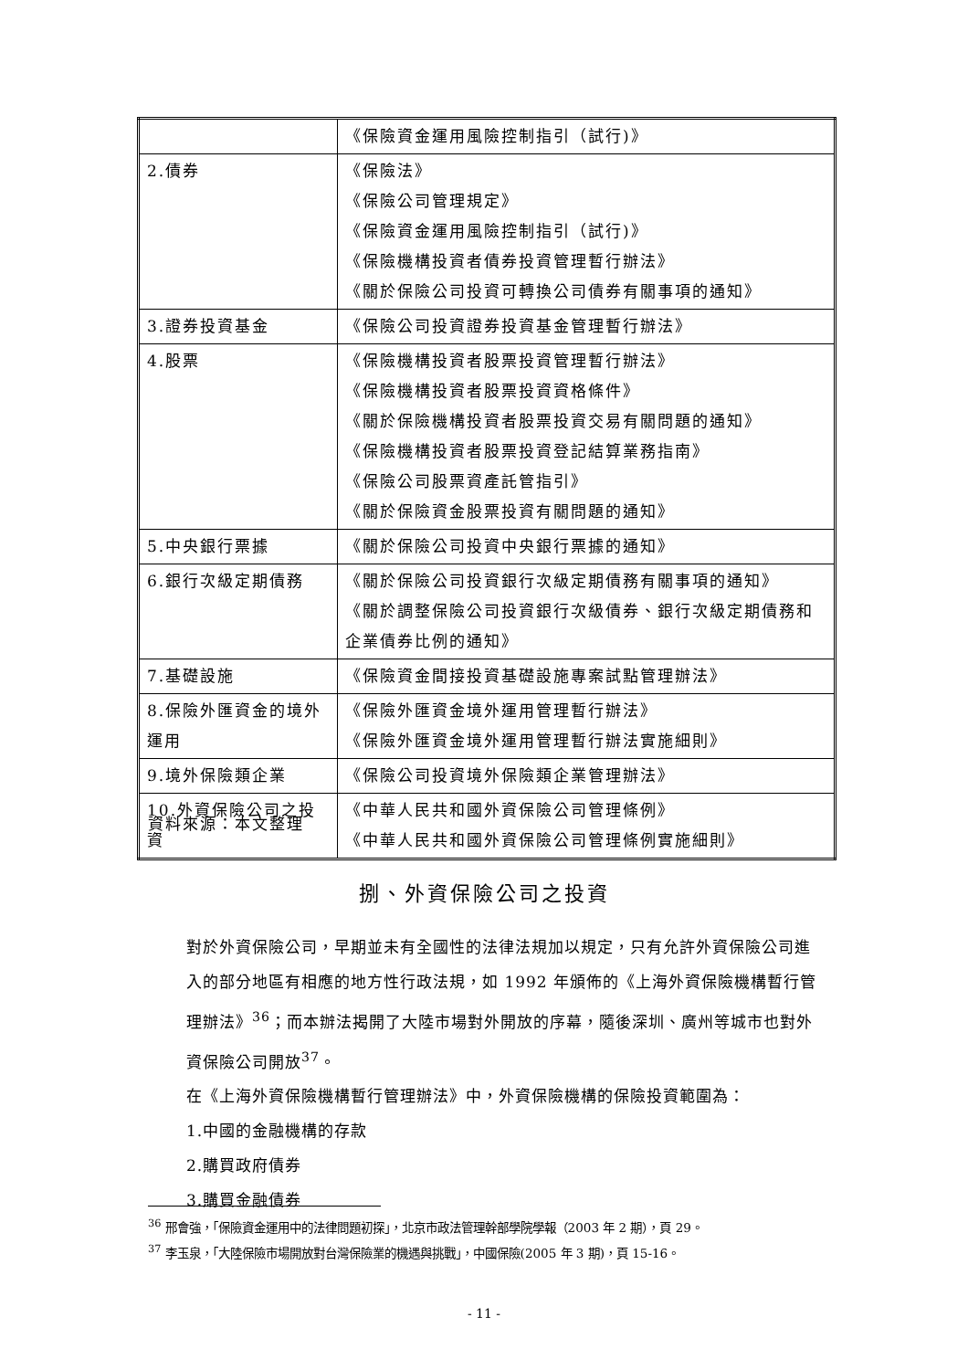| | 《保險資金運用風險控制指引（試行)》 |
| 2.債券 | 《保險法》 《保險公司管理規定》 《保險資金運用風險控制指引（試行)》 《保險機構投資者債券投資管理暫行辦法》 《關於保險公司投資可轉換公司債券有關事項的通知》 |
| 3.證券投資基金 | 《保險公司投資證券投資基金管理暫行辦法》 |
| 4.股票 | 《保險機構投資者股票投資管理暫行辦法》 《保險機構投資者股票投資資格條件》 《關於保險機構投資者股票投資交易有關問題的通知》 《保險機構投資者股票投資登記結算業務指南》 《保險公司股票資產託管指引》 《關於保險資金股票投資有關問題的通知》 |
| 5.中央銀行票據 | 《關於保險公司投資中央銀行票據的通知》 |
| 6.銀行次級定期債務 | 《關於保險公司投資銀行次級定期債務有關事項的通知》 《關於調整保險公司投資銀行次級債券、銀行次級定期債務和企業債券比例的通知》 |
| 7.基礎設施 | 《保險資金間接投資基礎設施專案試點管理辦法》 |
| 8.保險外匯資金的境外運用 | 《保險外匯資金境外運用管理暫行辦法》 《保險外匯資金境外運用管理暫行辦法實施細則》 |
| 9.境外保險類企業 | 《保險公司投資境外保險類企業管理辦法》 |
| 10.外資保險公司之投資 | 《中華人民共和國外資保險公司管理條例》 《中華人民共和國外資保險公司管理條例實施細則》 |
資料來源：本文整理
捌、外資保險公司之投資
對於外資保險公司，早期並未有全國性的法律法規加以規定，只有允許外資保險公司進入的部分地區有相應的地方性行政法規，如 1992 年頒佈的《上海外資保險機構暫行管理辦法》<sup>36</sup>；而本辦法揭開了大陸市場對外開放的序幕，隨後深圳、廣州等城市也對外資保險公司開放<sup>37</sup>。
在《上海外資保險機構暫行管理辦法》中，外資保險機構的保險投資範圍為：
1.中國的金融機構的存款
2.購買政府債券
3.購買金融債券
<sup>36</sup> 邢會強，「保險資金運用中的法律問題初探」，北京市政法管理幹部學院學報（2003 年 2 期），頁 29。
<sup>37</sup> 李玉泉，「大陸保險市場開放對台灣保險業的機遇與挑戰」，中國保險(2005 年 3 期)，頁 15-16。
- 11 -